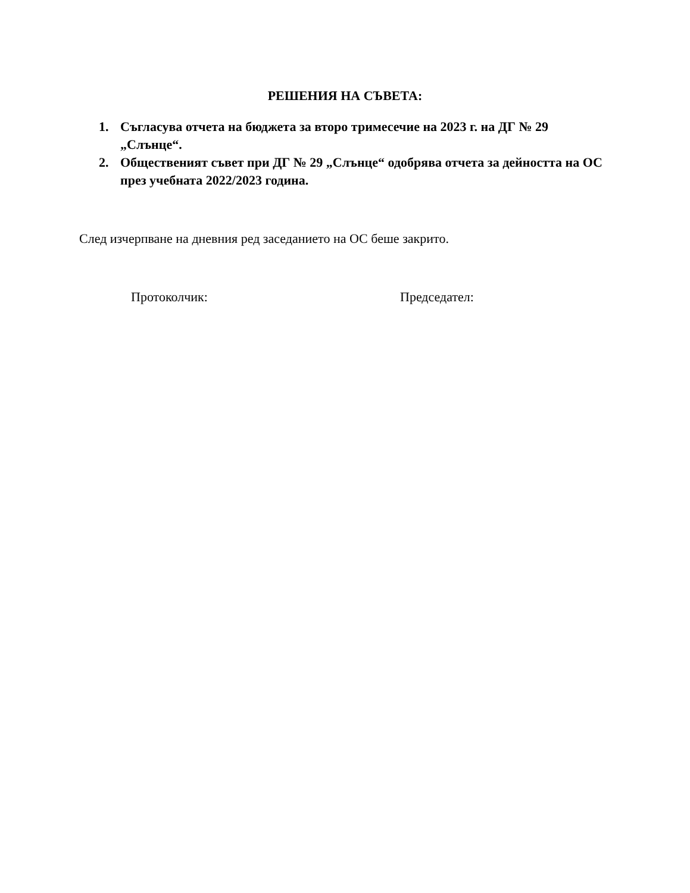РЕШЕНИЯ НА СЪВЕТА:
1. Съгласува отчета на бюджета за второ тримесечие на 2023 г. на ДГ № 29 „Слънце“.
2. Общественият съвет при ДГ № 29 „Слънце“ одобрява отчета за дейността на ОС през учебната 2022/2023 година.
След изчерпване на дневния ред заседанието на ОС беше закрито.
Протоколчик: Председател: